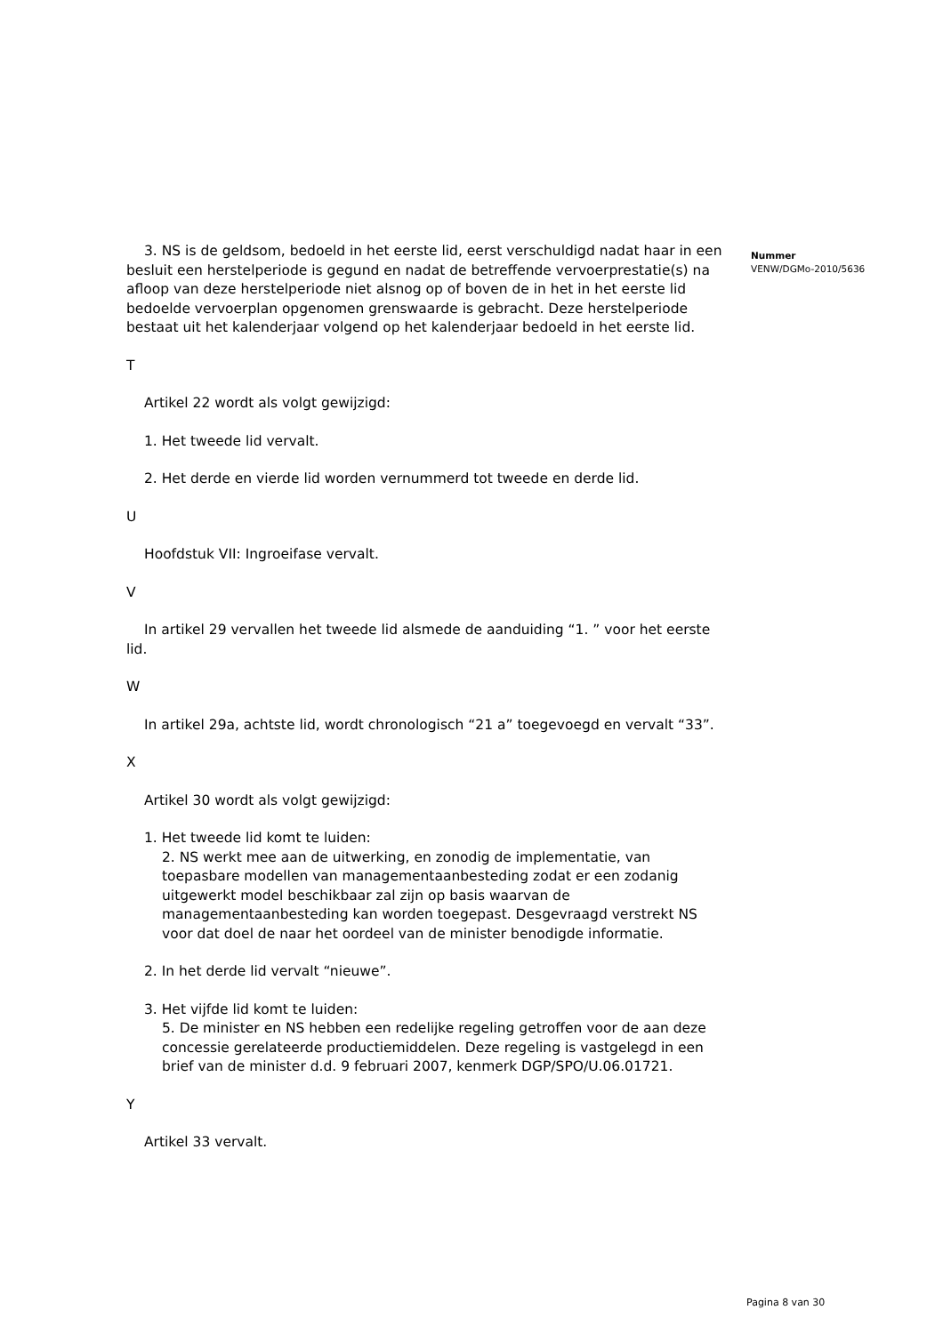3. NS is de geldsom, bedoeld in het eerste lid, eerst verschuldigd nadat haar in een besluit een herstelperiode is gegund en nadat de betreffende vervoerprestatie(s) na afloop van deze herstelperiode niet alsnog op of boven de in het in het eerste lid bedoelde vervoerplan opgenomen grenswaarde is gebracht. Deze herstelperiode bestaat uit het kalenderjaar volgend op het kalenderjaar bedoeld in het eerste lid.
T
Artikel 22 wordt als volgt gewijzigd:
1. Het tweede lid vervalt.
2. Het derde en vierde lid worden vernummerd tot tweede en derde lid.
U
Hoofdstuk VII: Ingroeifase vervalt.
V
In artikel 29 vervallen het tweede lid alsmede de aanduiding “1. ” voor het eerste lid.
W
In artikel 29a, achtste lid, wordt chronologisch “21 a” toegevoegd en vervalt “33”.
X
Artikel 30 wordt als volgt gewijzigd:
1. Het tweede lid komt te luiden:
2. NS werkt mee aan de uitwerking, en zonodig de implementatie, van toepasbare modellen van managementaanbesteding zodat er een zodanig uitgewerkt model beschikbaar zal zijn op basis waarvan de managementaanbesteding kan worden toegepast. Desgevraagd verstrekt NS voor dat doel de naar het oordeel van de minister benodigde informatie.
2. In het derde lid vervalt “nieuwe”.
3. Het vijfde lid komt te luiden:
5. De minister en NS hebben een redelijke regeling getroffen voor de aan deze concessie gerelateerde productiemiddelen. Deze regeling is vastgelegd in een brief van de minister d.d. 9 februari 2007, kenmerk DGP/SPO/U.06.01721.
Y
Artikel 33 vervalt.
Nummer
VENW/DGMo-2010/5636
Pagina 8 van 30